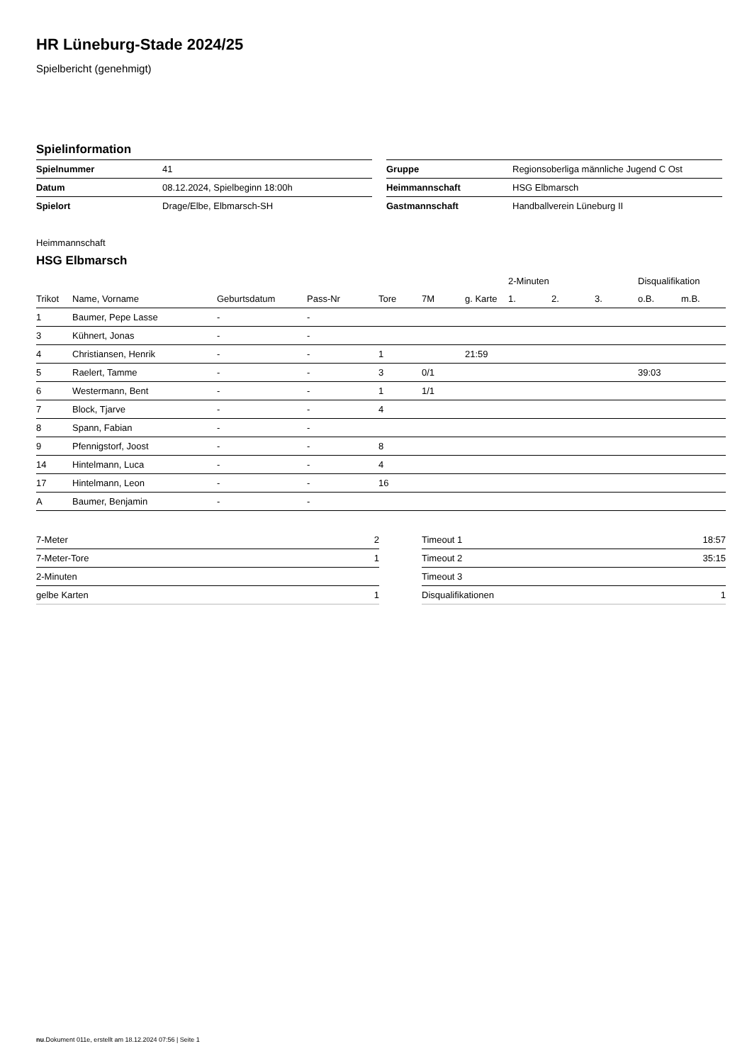HR Lüneburg-Stade 2024/25
Spielbericht (genehmigt)
Spielinformation
| Spielnummer | 41 |
| Datum | 08.12.2024, Spielbeginn 18:00h |
| Spielort | Drage/Elbe, Elbmarsch-SH |
| Gruppe | Regionsoberliga männliche Jugend C Ost |
| Heimmannschaft | HSG Elbmarsch |
| Gastmannschaft | Handballverein Lüneburg II |
Heimmannschaft
HSG Elbmarsch
| | | | | | | | 2-Minuten | | | Disqualifikation | |
| --- | --- | --- | --- | --- | --- | --- | --- | --- | --- | --- | --- |
| Trikot | Name, Vorname | Geburtsdatum | Pass-Nr | Tore | 7M | g. Karte | 1. | 2. | 3. | o.B. | m.B. |
| 1 | Baumer, Pepe Lasse | - | - | | | | | | | | |
| 3 | Kühnert, Jonas | - | - | | | | | | | | |
| 4 | Christiansen, Henrik | - | - | 1 | | 21:59 | | | | | |
| 5 | Raelert, Tamme | - | - | 3 | 0/1 | | | | | 39:03 | |
| 6 | Westermann, Bent | - | - | 1 | 1/1 | | | | | | |
| 7 | Block, Tjarve | - | - | 4 | | | | | | | |
| 8 | Spann, Fabian | - | - | | | | | | | | |
| 9 | Pfennigstorf, Joost | - | - | 8 | | | | | | | |
| 14 | Hintelmann, Luca | - | - | 4 | | | | | | | |
| 17 | Hintelmann, Leon | - | - | 16 | | | | | | | |
| A | Baumer, Benjamin | - | - | | | | | | | | |
| 7-Meter | 2 |
| 7-Meter-Tore | 1 |
| 2-Minuten | |
| gelbe Karten | 1 |
| Timeout 1 | 18:57 |
| Timeout 2 | 35:15 |
| Timeout 3 | |
| Disqualifikationen | 1 |
nu.Dokument 011e, erstellt am 18.12.2024 07:56 | Seite 1